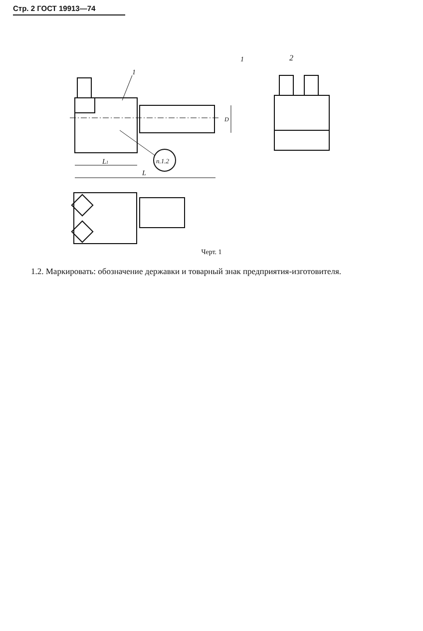Стр. 2 ГОСТ 19913—74
1
2
1
L1
L
D
п.1.2
Черт. 1
1.2. Маркировать: обозначение державки и товарный знак предприятия-изготовителя.